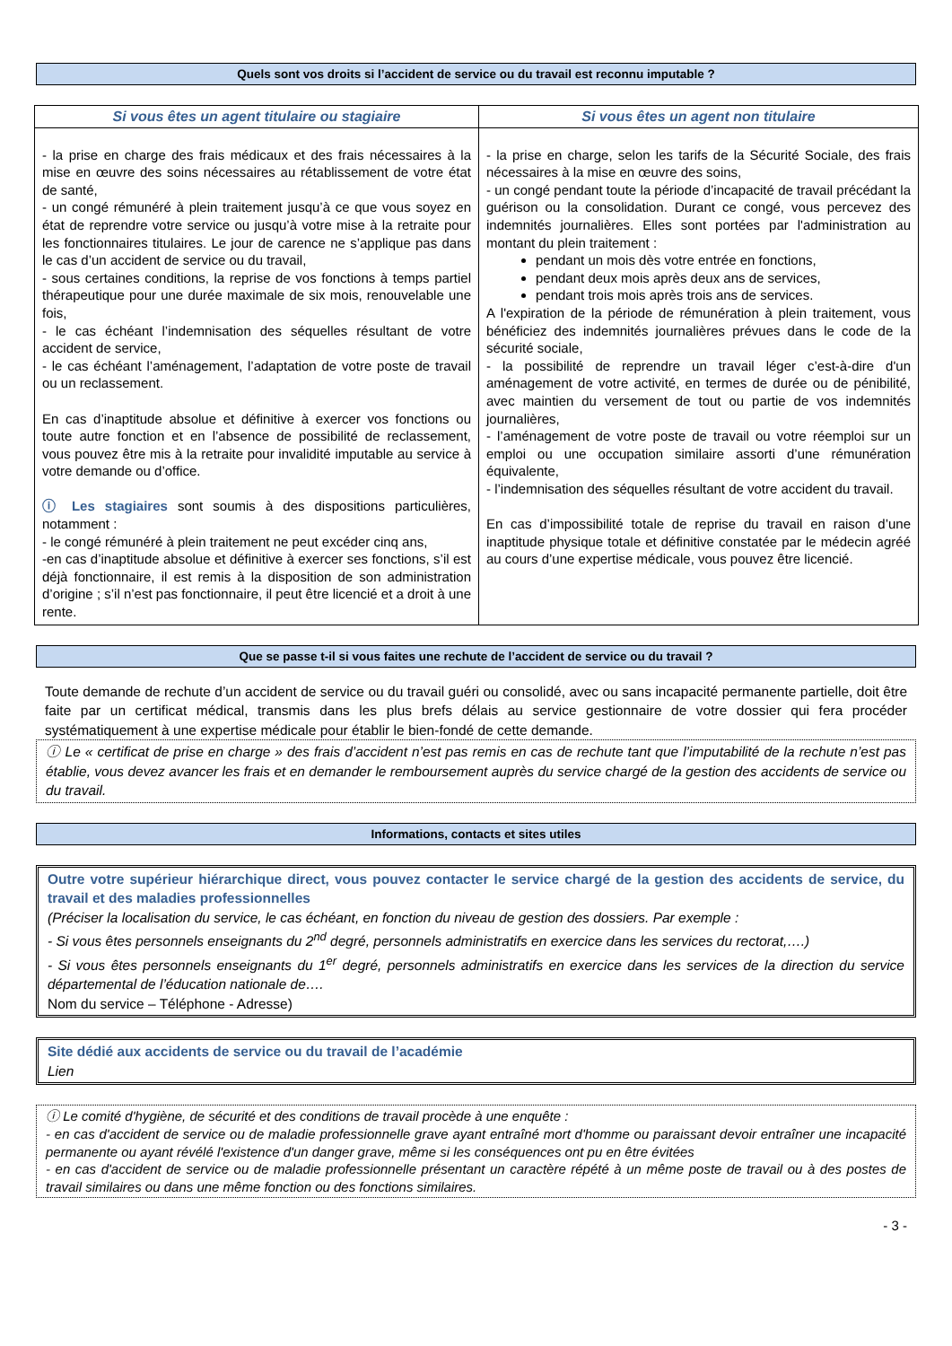Quels sont vos droits si l’accident de service ou du travail est reconnu imputable ?
| Si vous êtes un agent titulaire ou stagiaire | Si vous êtes un agent non titulaire |
| --- | --- |
| - la prise en charge des frais médicaux et des frais nécessaires à la mise en œuvre des soins nécessaires au rétablissement de votre état de santé, - un congé rémunéré à plein traitement jusqu’à ce que vous soyez en état de reprendre votre service ou jusqu’à votre mise à la retraite pour les fonctionnaires titulaires. Le jour de carence ne s’applique pas dans le cas d’un accident de service ou du travail, - sous certaines conditions, la reprise de vos fonctions à temps partiel thérapeutique pour une durée maximale de six mois, renouvelable une fois, - le cas échéant l’indemnisation des séquelles résultant de votre accident de service, - le cas échéant l’aménagement, l’adaptation de votre poste de travail ou un reclassement. En cas d’inaptitude absolue et définitive à exercer vos fonctions ou toute autre fonction et en l’absence de possibilité de reclassement, vous pouvez être mis à la retraite pour invalidité imputable au service à votre demande ou d’office. ⓘ Les stagiaires sont soumis à des dispositions particulières, notamment : - le congé rémunéré à plein traitement ne peut excéder cinq ans, -en cas d’inaptitude absolue et définitive à exercer ses fonctions, s’il est déjà fonctionnaire, il est remis à la disposition de son administration d’origine ; s’il n’est pas fonctionnaire, il peut être licencié et a droit à une rente. | - la prise en charge, selon les tarifs de la Sécurité Sociale, des frais nécessaires à la mise en œuvre des soins, - un congé pendant toute la période d’incapacité de travail précédant la guérison ou la consolidation. Durant ce congé, vous percevez des indemnités journalières. Elles sont portées par l'administration au montant du plein traitement : pendant un mois dès votre entrée en fonctions, pendant deux mois après deux ans de services, pendant trois mois après trois ans de services. A l'expiration de la période de rémunération à plein traitement, vous bénéficiez des indemnités journalières prévues dans le code de la sécurité sociale, - la possibilité de reprendre un travail léger c’est-à-dire d'un aménagement de votre activité, en termes de durée ou de pénibilité, avec maintien du versement de tout ou partie de vos indemnités journalières, - l’aménagement de votre poste de travail ou votre réemploi sur un emploi ou une occupation similaire assorti d’une rémunération équivalente, - l’indemnisation des séquelles résultant de votre accident du travail. En cas d’impossibilité totale de reprise du travail en raison d’une inaptitude physique totale et définitive constatée par le médecin agréé au cours d’une expertise médicale, vous pouvez être licencié. |
Que se passe t-il si vous faites une rechute de l’accident de service ou du travail ?
Toute demande de rechute d’un accident de service ou du travail guéri ou consolidé, avec ou sans incapacité permanente partielle, doit être faite par un certificat médical, transmis dans les plus brefs délais au service gestionnaire de votre dossier qui fera procéder systématiquement à une expertise médicale pour établir le bien-fondé de cette demande.
ⓘ Le « certificat de prise en charge » des frais d’accident n’est pas remis en cas de rechute tant que l’imputabilité de la rechute n’est pas établie, vous devez avancer les frais et en demander le remboursement auprès du service chargé de la gestion des accidents de service ou du travail.
Informations, contacts et sites utiles
Outre votre supérieur hiérarchique direct, vous pouvez contacter le service chargé de la gestion des accidents de service, du travail et des maladies professionnelles
(Préciser la localisation du service, le cas échéant, en fonction du niveau de gestion des dossiers. Par exemple :
- Si vous êtes personnels enseignants du 2<sup>nd</sup> degré, personnels administratifs en exercice dans les services du rectorat,….)
- Si vous êtes personnels enseignants du 1<sup>er</sup> degré, personnels administratifs en exercice dans les services de la direction du service départemental de l’éducation nationale de….
Nom du service – Téléphone - Adresse)
Site dédié aux accidents de service ou du travail de l’académie
Lien
ⓘ Le comité d'hygiène, de sécurité et des conditions de travail procède à une enquête :
- en cas d'accident de service ou de maladie professionnelle grave ayant entraîné mort d'homme ou paraissant devoir entraîner une incapacité permanente ou ayant révélé l'existence d'un danger grave, même si les conséquences ont pu en être évitées
- en cas d'accident de service ou de maladie professionnelle présentant un caractère répété à un même poste de travail ou à des postes de travail similaires ou dans une même fonction ou des fonctions similaires.
- 3 -